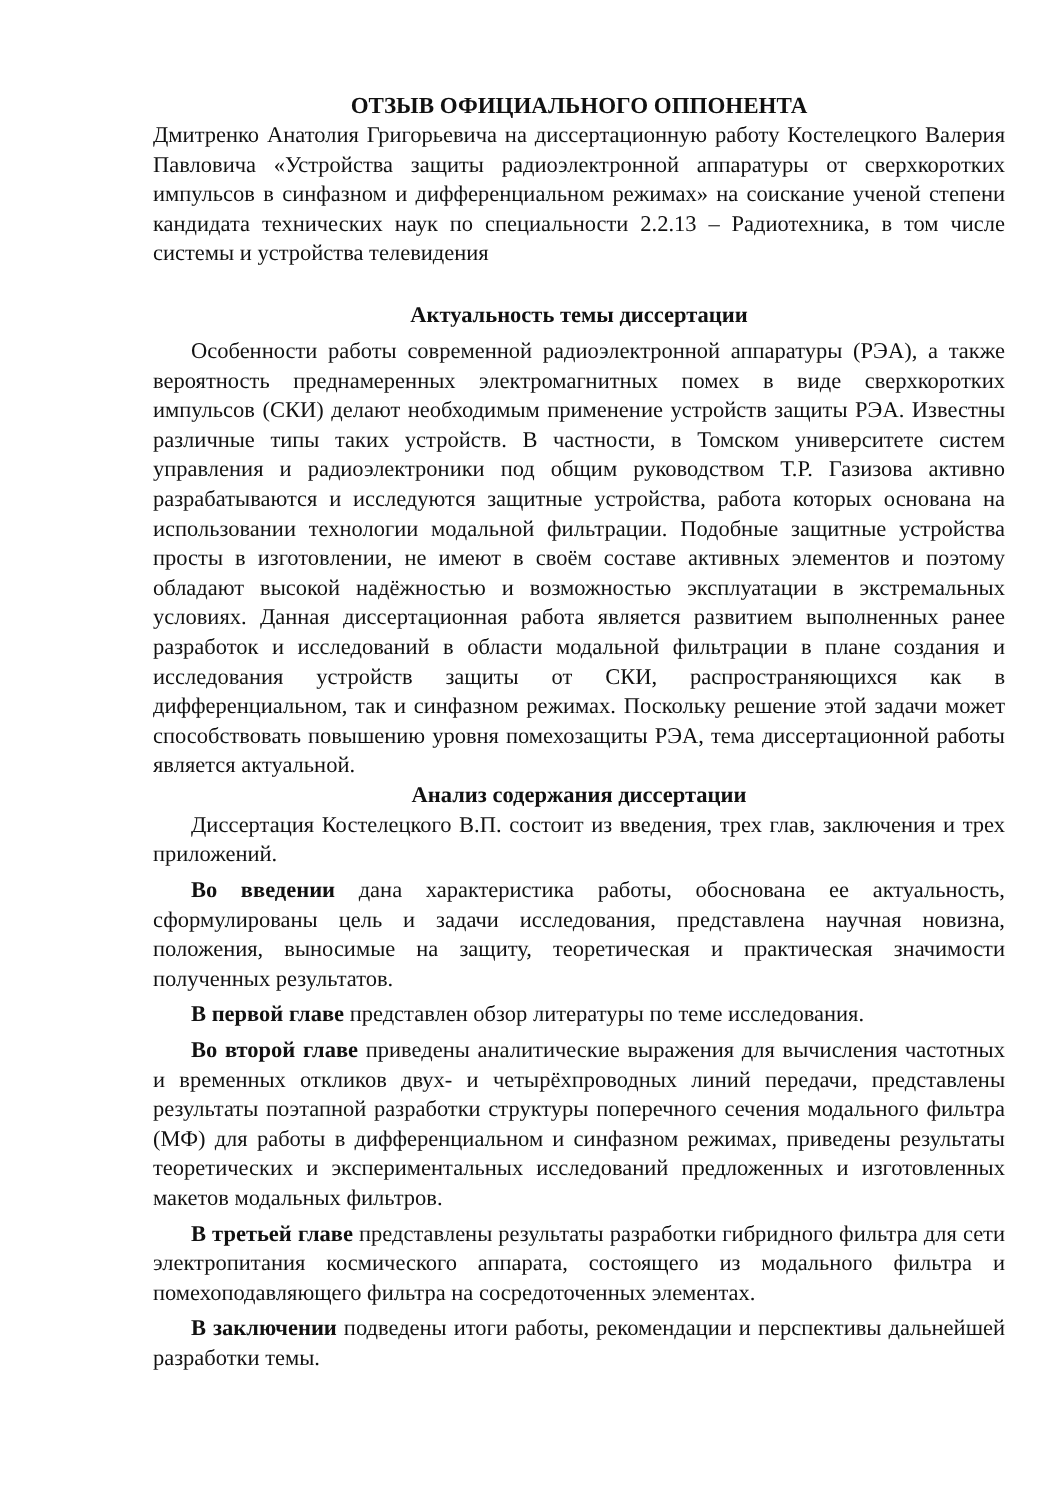ОТЗЫВ ОФИЦИАЛЬНОГО ОППОНЕНТА
Дмитренко Анатолия Григорьевича на диссертационную работу Костелецкого Валерия Павловича «Устройства защиты радиоэлектронной аппаратуры от сверхкоротких импульсов в синфазном и дифференциальном режимах» на соискание ученой степени кандидата технических наук по специальности 2.2.13 – Радиотехника, в том числе системы и устройства телевидения
Актуальность темы диссертации
Особенности работы современной радиоэлектронной аппаратуры (РЭА), а также вероятность преднамеренных электромагнитных помех в виде сверхкоротких импульсов (СКИ) делают необходимым применение устройств защиты РЭА. Известны различные типы таких устройств. В частности, в Томском университете систем управления и радиоэлектроники под общим руководством Т.Р. Газизова активно разрабатываются и исследуются защитные устройства, работа которых основана на использовании технологии модальной фильтрации. Подобные защитные устройства просты в изготовлении, не имеют в своём составе активных элементов и поэтому обладают высокой надёжностью и возможностью эксплуатации в экстремальных условиях. Данная диссертационная работа является развитием выполненных ранее разработок и исследований в области модальной фильтрации в плане создания и исследования устройств защиты от СКИ, распространяющихся как в дифференциальном, так и синфазном режимах. Поскольку решение этой задачи может способствовать повышению уровня помехозащиты РЭА, тема диссертационной работы является актуальной.
Анализ содержания диссертации
Диссертация Костелецкого В.П. состоит из введения, трех глав, заключения и трех приложений.
Во введении дана характеристика работы, обоснована ее актуальность, сформулированы цель и задачи исследования, представлена научная новизна, положения, выносимые на защиту, теоретическая и практическая значимости полученных результатов.
В первой главе представлен обзор литературы по теме исследования.
Во второй главе приведены аналитические выражения для вычисления частотных и временных откликов двух- и четырёхпроводных линий передачи, представлены результаты поэтапной разработки структуры поперечного сечения модального фильтра (МФ) для работы в дифференциальном и синфазном режимах, приведены результаты теоретических и экспериментальных исследований предложенных и изготовленных макетов модальных фильтров.
В третьей главе представлены результаты разработки гибридного фильтра для сети электропитания космического аппарата, состоящего из модального фильтра и помехоподавляющего фильтра на сосредоточенных элементах.
В заключении подведены итоги работы, рекомендации и перспективы дальнейшей разработки темы.